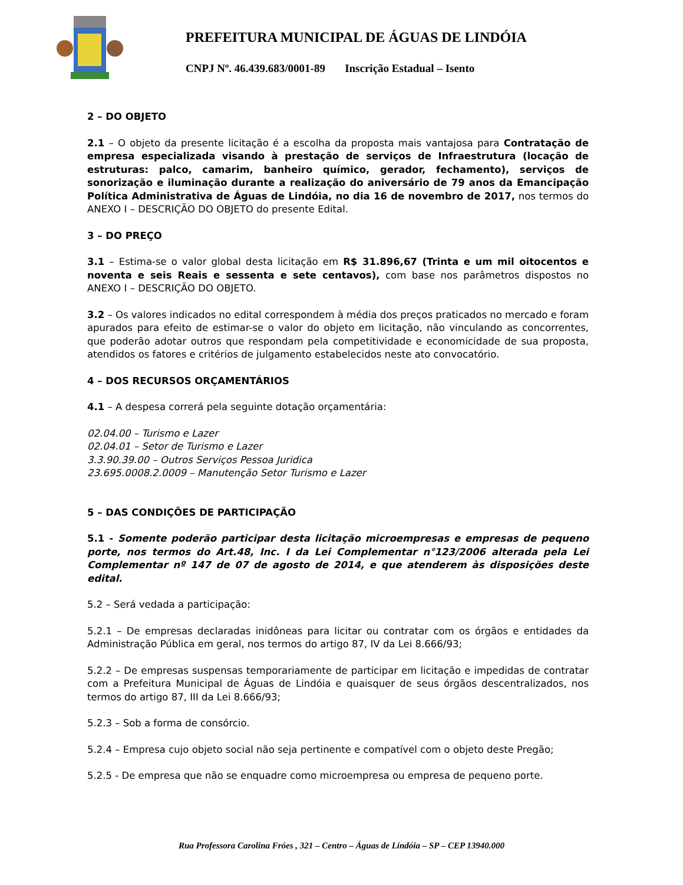PREFEITURA MUNICIPAL DE ÁGUAS DE LINDÓIA
CNPJ Nº. 46.439.683/0001-89 Inscrição Estadual – Isento
2 – DO OBJETO
2.1 – O objeto da presente licitação é a escolha da proposta mais vantajosa para Contratação de empresa especializada visando à prestação de serviços de Infraestrutura (locação de estruturas: palco, camarim, banheiro químico, gerador, fechamento), serviços de sonorização e iluminação durante a realização do aniversário de 79 anos da Emancipação Política Administrativa de Águas de Lindóia, no dia 16 de novembro de 2017, nos termos do ANEXO I – DESCRIÇÃO DO OBJETO do presente Edital.
3 – DO PREÇO
3.1 – Estima-se o valor global desta licitação em R$ 31.896,67 (Trinta e um mil oitocentos e noventa e seis Reais e sessenta e sete centavos), com base nos parâmetros dispostos no ANEXO I – DESCRIÇÃO DO OBJETO.
3.2 – Os valores indicados no edital correspondem à média dos preços praticados no mercado e foram apurados para efeito de estimar-se o valor do objeto em licitação, não vinculando as concorrentes, que poderão adotar outros que respondam pela competitividade e economicidade de sua proposta, atendidos os fatores e critérios de julgamento estabelecidos neste ato convocatório.
4 – DOS RECURSOS ORÇAMENTÁRIOS
4.1 – A despesa correrá pela seguinte dotação orçamentária:
02.04.00 – Turismo e Lazer
02.04.01 – Setor de Turismo e Lazer
3.3.90.39.00 – Outros Serviços Pessoa Juridica
23.695.0008.2.0009 – Manutenção Setor Turismo e Lazer
5 – DAS CONDIÇÕES DE PARTICIPAÇÃO
5.1 - Somente poderão participar desta licitação microempresas e empresas de pequeno porte, nos termos do Art.48, Inc. I da Lei Complementar n°123/2006 alterada pela Lei Complementar nº 147 de 07 de agosto de 2014, e que atenderem às disposições deste edital.
5.2 – Será vedada a participação:
5.2.1 – De empresas declaradas inidôneas para licitar ou contratar com os órgãos e entidades da Administração Pública em geral, nos termos do artigo 87, IV da Lei 8.666/93;
5.2.2 – De empresas suspensas temporariamente de participar em licitação e impedidas de contratar com a Prefeitura Municipal de Águas de Lindóia e quaisquer de seus órgãos descentralizados, nos termos do artigo 87, III da Lei 8.666/93;
5.2.3 – Sob a forma de consórcio.
5.2.4 – Empresa cujo objeto social não seja pertinente e compatível com o objeto deste Pregão;
5.2.5 - De empresa que não se enquadre como microempresa ou empresa de pequeno porte.
Rua Professora Carolina Fróes , 321 – Centro – Águas de Lindóia – SP – CEP 13940.000